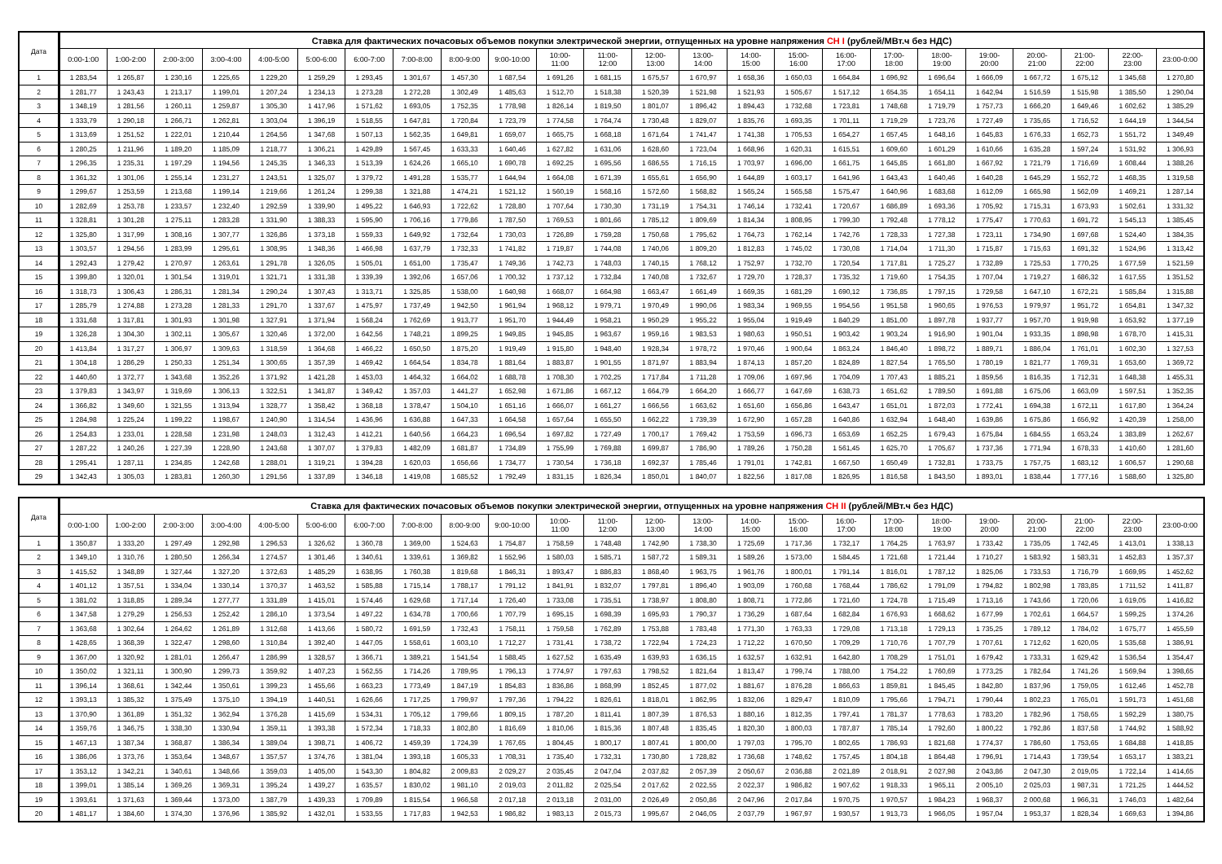| Дата | Ставка для фактических почасовых объемов покупки электрической энергии, отпущенных на уровне напряжения СН I (рублей/МВт.ч без НДС) | | | | | | | | | | | | | | | | | | | | | | | |
| --- | --- | --- | --- | --- | --- | --- | --- | --- | --- | --- | --- | --- | --- | --- | --- | --- | --- | --- | --- | --- | --- | --- | --- | --- |
| | 0:00-1:00 | 1:00-2:00 | 2:00-3:00 | 3:00-4:00 | 4:00-5:00 | 5:00-6:00 | 6:00-7:00 | 7:00-8:00 | 8:00-9:00 | 9:00-10:00 | 10:00- 11:00 | 11:00- 12:00 | 12:00- 13:00 | 13:00- 14:00 | 14:00- 15:00 | 15:00- 16:00 | 16:00- 17:00 | 17:00- 18:00 | 18:00- 19:00 | 19:00- 20:00 | 20:00- 21:00 | 21:00- 22:00 | 22:00- 23:00 | 23:00-0:00 |
| 1 | 1 283,54 | 1 265,87 | 1 230,16 | 1 225,65 | 1 229,20 | 1 259,29 | 1 293,45 | 1 301,67 | 1 457,30 | 1 687,54 | 1 691,26 | 1 681,15 | 1 675,57 | 1 670,97 | 1 658,36 | 1 650,03 | 1 664,84 | 1 696,92 | 1 696,64 | 1 666,09 | 1 667,72 | 1 675,12 | 1 345,68 | 1 270,80 |
| 2 | 1 281,77 | 1 243,43 | 1 213,17 | 1 199,01 | 1 207,24 | 1 234,13 | 1 273,28 | 1 272,28 | 1 302,49 | 1 485,63 | 1 512,70 | 1 518,38 | 1 520,39 | 1 521,98 | 1 521,93 | 1 505,67 | 1 517,12 | 1 654,35 | 1 654,11 | 1 642,94 | 1 516,59 | 1 515,98 | 1 385,50 | 1 290,04 |
| 3 | 1 348,19 | 1 281,56 | 1 260,11 | 1 259,87 | 1 305,30 | 1 417,96 | 1 571,62 | 1 693,05 | 1 752,35 | 1 778,98 | 1 826,14 | 1 819,50 | 1 801,07 | 1 896,42 | 1 894,43 | 1 732,68 | 1 723,81 | 1 748,68 | 1 719,79 | 1 757,73 | 1 666,20 | 1 649,46 | 1 602,62 | 1 385,29 |
| 4 | 1 333,79 | 1 290,18 | 1 266,71 | 1 262,81 | 1 303,04 | 1 396,19 | 1 518,55 | 1 647,81 | 1 720,84 | 1 723,79 | 1 774,58 | 1 764,74 | 1 730,48 | 1 829,07 | 1 835,76 | 1 693,35 | 1 701,11 | 1 719,29 | 1 723,76 | 1 727,49 | 1 735,65 | 1 716,52 | 1 644,19 | 1 344,54 |
| 5 | 1 313,69 | 1 251,52 | 1 222,01 | 1 210,44 | 1 264,56 | 1 347,68 | 1 507,13 | 1 562,35 | 1 649,81 | 1 659,07 | 1 665,75 | 1 668,18 | 1 671,64 | 1 741,47 | 1 741,38 | 1 705,53 | 1 654,27 | 1 657,45 | 1 648,16 | 1 645,83 | 1 676,33 | 1 652,73 | 1 551,72 | 1 349,49 |
| 6 | 1 280,25 | 1 211,96 | 1 189,20 | 1 185,09 | 1 218,77 | 1 306,21 | 1 429,89 | 1 567,45 | 1 633,33 | 1 640,46 | 1 627,82 | 1 631,06 | 1 628,60 | 1 723,04 | 1 668,96 | 1 620,31 | 1 615,51 | 1 609,60 | 1 601,29 | 1 610,66 | 1 635,28 | 1 597,24 | 1 531,92 | 1 306,93 |
| 7 | 1 296,35 | 1 235,31 | 1 197,29 | 1 194,56 | 1 245,35 | 1 346,33 | 1 513,39 | 1 624,26 | 1 665,10 | 1 690,78 | 1 692,25 | 1 695,56 | 1 686,55 | 1 716,15 | 1 703,97 | 1 696,00 | 1 661,75 | 1 645,85 | 1 661,80 | 1 667,92 | 1 721,79 | 1 716,69 | 1 608,44 | 1 388,26 |
| 8 | 1 361,32 | 1 301,06 | 1 255,14 | 1 231,27 | 1 243,51 | 1 325,07 | 1 379,72 | 1 491,28 | 1 535,77 | 1 644,94 | 1 664,08 | 1 671,39 | 1 655,61 | 1 656,90 | 1 644,89 | 1 603,17 | 1 641,96 | 1 643,43 | 1 640,46 | 1 640,28 | 1 645,29 | 1 552,72 | 1 468,35 | 1 319,58 |
| 9 | 1 299,67 | 1 253,59 | 1 213,68 | 1 199,14 | 1 219,66 | 1 261,24 | 1 299,38 | 1 321,88 | 1 474,21 | 1 521,12 | 1 560,19 | 1 568,16 | 1 572,60 | 1 568,82 | 1 565,24 | 1 565,58 | 1 575,47 | 1 640,96 | 1 683,68 | 1 612,09 | 1 665,98 | 1 562,09 | 1 469,21 | 1 287,14 |
| 10 | 1 282,69 | 1 253,78 | 1 233,57 | 1 232,40 | 1 292,59 | 1 339,90 | 1 495,22 | 1 646,93 | 1 722,62 | 1 728,80 | 1 707,64 | 1 730,30 | 1 731,19 | 1 754,31 | 1 746,14 | 1 732,41 | 1 720,67 | 1 686,89 | 1 693,36 | 1 705,92 | 1 715,31 | 1 673,93 | 1 502,61 | 1 331,32 |
| 11 | 1 328,81 | 1 301,28 | 1 275,11 | 1 283,28 | 1 331,90 | 1 388,33 | 1 595,90 | 1 706,16 | 1 779,86 | 1 787,50 | 1 769,53 | 1 801,66 | 1 785,12 | 1 809,69 | 1 814,34 | 1 808,95 | 1 799,30 | 1 792,48 | 1 778,12 | 1 775,47 | 1 770,63 | 1 691,72 | 1 545,13 | 1 385,45 |
| 12 | 1 325,80 | 1 317,99 | 1 308,16 | 1 307,77 | 1 326,86 | 1 373,18 | 1 559,33 | 1 649,92 | 1 732,64 | 1 730,03 | 1 726,89 | 1 759,28 | 1 750,68 | 1 795,62 | 1 764,73 | 1 762,14 | 1 742,76 | 1 728,33 | 1 727,38 | 1 723,11 | 1 734,90 | 1 697,68 | 1 524,40 | 1 384,35 |
| 13 | 1 303,57 | 1 294,56 | 1 283,99 | 1 295,61 | 1 308,95 | 1 348,36 | 1 466,98 | 1 637,79 | 1 732,33 | 1 741,82 | 1 719,87 | 1 744,08 | 1 740,06 | 1 809,20 | 1 812,83 | 1 745,02 | 1 730,08 | 1 714,04 | 1 711,30 | 1 715,87 | 1 715,63 | 1 691,32 | 1 524,96 | 1 313,42 |
| 14 | 1 292,43 | 1 279,42 | 1 270,97 | 1 263,61 | 1 291,78 | 1 326,05 | 1 505,01 | 1 651,00 | 1 735,47 | 1 749,36 | 1 742,73 | 1 748,03 | 1 740,15 | 1 768,12 | 1 752,97 | 1 732,70 | 1 720,54 | 1 717,81 | 1 725,27 | 1 732,89 | 1 725,53 | 1 770,25 | 1 677,59 | 1 521,59 |
| 15 | 1 399,80 | 1 320,01 | 1 301,54 | 1 319,01 | 1 321,71 | 1 331,38 | 1 339,39 | 1 392,06 | 1 657,06 | 1 700,32 | 1 737,12 | 1 732,84 | 1 740,08 | 1 732,67 | 1 729,70 | 1 728,37 | 1 735,32 | 1 719,60 | 1 754,35 | 1 707,04 | 1 719,27 | 1 686,32 | 1 617,55 | 1 351,52 |
| 16 | 1 318,73 | 1 306,43 | 1 286,31 | 1 281,34 | 1 290,24 | 1 307,43 | 1 313,71 | 1 325,85 | 1 538,00 | 1 640,98 | 1 668,07 | 1 664,98 | 1 663,47 | 1 661,49 | 1 669,35 | 1 681,29 | 1 690,12 | 1 736,85 | 1 797,15 | 1 729,58 | 1 647,10 | 1 672,21 | 1 585,84 | 1 315,88 |
| 17 | 1 285,79 | 1 274,88 | 1 273,28 | 1 281,33 | 1 291,70 | 1 337,67 | 1 475,97 | 1 737,49 | 1 942,50 | 1 961,94 | 1 968,12 | 1 979,71 | 1 970,49 | 1 990,06 | 1 983,34 | 1 969,55 | 1 954,56 | 1 951,58 | 1 960,65 | 1 976,53 | 1 979,97 | 1 951,72 | 1 654,81 | 1 347,32 |
| 18 | 1 331,68 | 1 317,81 | 1 301,93 | 1 301,98 | 1 327,91 | 1 371,94 | 1 568,24 | 1 762,69 | 1 913,77 | 1 951,70 | 1 944,49 | 1 958,21 | 1 950,29 | 1 955,22 | 1 955,04 | 1 919,49 | 1 840,29 | 1 851,00 | 1 897,78 | 1 937,77 | 1 957,70 | 1 919,98 | 1 653,92 | 1 377,19 |
| 19 | 1 326,28 | 1 304,30 | 1 302,11 | 1 305,67 | 1 320,46 | 1 372,00 | 1 642,56 | 1 748,21 | 1 899,25 | 1 949,85 | 1 945,85 | 1 963,67 | 1 959,16 | 1 983,53 | 1 980,63 | 1 950,51 | 1 903,42 | 1 903,24 | 1 916,90 | 1 901,04 | 1 933,35 | 1 898,98 | 1 678,70 | 1 415,31 |
| 20 | 1 413,84 | 1 317,27 | 1 306,97 | 1 309,63 | 1 318,59 | 1 364,68 | 1 466,22 | 1 650,50 | 1 875,20 | 1 919,49 | 1 915,80 | 1 948,40 | 1 928,34 | 1 978,72 | 1 970,46 | 1 900,64 | 1 863,24 | 1 846,40 | 1 898,72 | 1 889,71 | 1 886,04 | 1 761,01 | 1 602,30 | 1 327,53 |
| 21 | 1 304,18 | 1 286,29 | 1 250,33 | 1 251,34 | 1 300,65 | 1 357,39 | 1 469,42 | 1 664,54 | 1 834,78 | 1 881,64 | 1 883,87 | 1 901,55 | 1 871,97 | 1 883,94 | 1 874,13 | 1 857,20 | 1 824,89 | 1 827,54 | 1 765,50 | 1 780,19 | 1 821,77 | 1 769,31 | 1 653,60 | 1 369,72 |
| 22 | 1 440,60 | 1 372,77 | 1 343,68 | 1 352,26 | 1 371,92 | 1 421,28 | 1 453,03 | 1 464,32 | 1 664,02 | 1 688,78 | 1 708,30 | 1 702,25 | 1 717,84 | 1 711,28 | 1 709,06 | 1 697,96 | 1 704,09 | 1 707,43 | 1 885,21 | 1 859,56 | 1 816,35 | 1 712,31 | 1 648,38 | 1 455,31 |
| 23 | 1 379,83 | 1 343,97 | 1 319,69 | 1 306,13 | 1 322,51 | 1 341,87 | 1 349,42 | 1 357,03 | 1 441,27 | 1 652,98 | 1 671,86 | 1 667,12 | 1 664,79 | 1 664,20 | 1 666,77 | 1 647,69 | 1 638,73 | 1 651,62 | 1 789,50 | 1 691,88 | 1 675,06 | 1 663,09 | 1 597,51 | 1 352,35 |
| 24 | 1 366,82 | 1 349,60 | 1 321,55 | 1 313,94 | 1 328,77 | 1 358,42 | 1 368,18 | 1 378,47 | 1 504,10 | 1 651,16 | 1 666,07 | 1 661,27 | 1 666,56 | 1 663,62 | 1 651,60 | 1 656,86 | 1 643,47 | 1 651,01 | 1 872,03 | 1 772,41 | 1 694,38 | 1 672,11 | 1 617,80 | 1 364,24 |
| 25 | 1 284,98 | 1 225,24 | 1 199,22 | 1 198,67 | 1 240,90 | 1 314,54 | 1 436,96 | 1 636,88 | 1 647,33 | 1 664,58 | 1 657,64 | 1 655,50 | 1 662,22 | 1 739,39 | 1 672,90 | 1 657,28 | 1 640,86 | 1 632,94 | 1 648,40 | 1 639,86 | 1 675,86 | 1 656,92 | 1 420,39 | 1 258,00 |
| 26 | 1 254,83 | 1 233,01 | 1 228,58 | 1 231,98 | 1 248,03 | 1 312,43 | 1 412,21 | 1 640,56 | 1 664,23 | 1 696,54 | 1 697,82 | 1 727,49 | 1 700,17 | 1 769,42 | 1 753,59 | 1 696,73 | 1 653,69 | 1 652,25 | 1 679,43 | 1 675,84 | 1 684,55 | 1 653,24 | 1 383,89 | 1 262,67 |
| 27 | 1 287,22 | 1 240,26 | 1 227,39 | 1 228,90 | 1 243,68 | 1 307,07 | 1 379,83 | 1 482,09 | 1 681,87 | 1 734,89 | 1 755,99 | 1 769,88 | 1 699,87 | 1 786,90 | 1 789,26 | 1 750,28 | 1 561,45 | 1 625,70 | 1 705,67 | 1 737,36 | 1 771,94 | 1 678,33 | 1 410,60 | 1 281,60 |
| 28 | 1 295,41 | 1 287,11 | 1 234,85 | 1 242,68 | 1 288,01 | 1 319,21 | 1 394,28 | 1 620,03 | 1 656,66 | 1 734,77 | 1 730,54 | 1 736,18 | 1 692,37 | 1 785,46 | 1 791,01 | 1 742,81 | 1 667,50 | 1 650,49 | 1 732,81 | 1 733,75 | 1 757,75 | 1 683,12 | 1 606,57 | 1 290,68 |
| 29 | 1 342,43 | 1 305,03 | 1 283,81 | 1 260,30 | 1 291,56 | 1 337,89 | 1 346,18 | 1 419,08 | 1 685,52 | 1 792,49 | 1 831,15 | 1 826,34 | 1 850,01 | 1 840,07 | 1 822,56 | 1 817,08 | 1 826,95 | 1 816,58 | 1 843,50 | 1 893,01 | 1 838,44 | 1 777,16 | 1 588,60 | 1 325,80 |
| Дата | Ставка для фактических почасовых объемов покупки электрической энергии, отпущенных на уровне напряжения СН II (рублей/МВт.ч без НДС) | | | | | | | | | | | | | | | | | | | | | | | |
| --- | --- | --- | --- | --- | --- | --- | --- | --- | --- | --- | --- | --- | --- | --- | --- | --- | --- | --- | --- | --- | --- | --- | --- | --- |
| | 0:00-1:00 | 1:00-2:00 | 2:00-3:00 | 3:00-4:00 | 4:00-5:00 | 5:00-6:00 | 6:00-7:00 | 7:00-8:00 | 8:00-9:00 | 9:00-10:00 | 10:00- 11:00 | 11:00- 12:00 | 12:00- 13:00 | 13:00- 14:00 | 14:00- 15:00 | 15:00- 16:00 | 16:00- 17:00 | 17:00- 18:00 | 18:00- 19:00 | 19:00- 20:00 | 20:00- 21:00 | 21:00- 22:00 | 22:00- 23:00 | 23:00-0:00 |
| 1 | 1 350,87 | 1 333,20 | 1 297,49 | 1 292,98 | 1 296,53 | 1 326,62 | 1 360,78 | 1 369,00 | 1 524,63 | 1 754,87 | 1 758,59 | 1 748,48 | 1 742,90 | 1 738,30 | 1 725,69 | 1 717,36 | 1 732,17 | 1 764,25 | 1 763,97 | 1 733,42 | 1 735,05 | 1 742,45 | 1 413,01 | 1 338,13 |
| 2 | 1 349,10 | 1 310,76 | 1 280,50 | 1 266,34 | 1 274,57 | 1 301,46 | 1 340,61 | 1 339,61 | 1 369,82 | 1 552,96 | 1 580,03 | 1 585,71 | 1 587,72 | 1 589,31 | 1 589,26 | 1 573,00 | 1 584,45 | 1 721,68 | 1 721,44 | 1 710,27 | 1 583,92 | 1 583,31 | 1 452,83 | 1 357,37 |
| 3 | 1 415,52 | 1 348,89 | 1 327,44 | 1 327,20 | 1 372,63 | 1 485,29 | 1 638,95 | 1 760,38 | 1 819,68 | 1 846,31 | 1 893,47 | 1 886,83 | 1 868,40 | 1 963,75 | 1 961,76 | 1 800,01 | 1 791,14 | 1 816,01 | 1 787,12 | 1 825,06 | 1 733,53 | 1 716,79 | 1 669,95 | 1 452,62 |
| 4 | 1 401,12 | 1 357,51 | 1 334,04 | 1 330,14 | 1 370,37 | 1 463,52 | 1 585,88 | 1 715,14 | 1 788,17 | 1 791,12 | 1 841,91 | 1 832,07 | 1 797,81 | 1 896,40 | 1 903,09 | 1 760,68 | 1 768,44 | 1 786,62 | 1 791,09 | 1 794,82 | 1 802,98 | 1 783,85 | 1 711,52 | 1 411,87 |
| 5 | 1 381,02 | 1 318,85 | 1 289,34 | 1 277,77 | 1 331,89 | 1 415,01 | 1 574,46 | 1 629,68 | 1 717,14 | 1 726,40 | 1 733,08 | 1 735,51 | 1 738,97 | 1 808,80 | 1 808,71 | 1 772,86 | 1 721,60 | 1 724,78 | 1 715,49 | 1 713,16 | 1 743,66 | 1 720,06 | 1 619,05 | 1 416,82 |
| 6 | 1 347,58 | 1 279,29 | 1 256,53 | 1 252,42 | 1 286,10 | 1 373,54 | 1 497,22 | 1 634,78 | 1 700,66 | 1 707,79 | 1 695,15 | 1 698,39 | 1 695,93 | 1 790,37 | 1 736,29 | 1 687,64 | 1 682,84 | 1 676,93 | 1 668,62 | 1 677,99 | 1 702,61 | 1 664,57 | 1 599,25 | 1 374,26 |
| 7 | 1 363,68 | 1 302,64 | 1 264,62 | 1 261,89 | 1 312,68 | 1 413,66 | 1 580,72 | 1 691,59 | 1 732,43 | 1 758,11 | 1 759,58 | 1 762,89 | 1 753,88 | 1 783,48 | 1 771,30 | 1 763,33 | 1 729,08 | 1 713,18 | 1 729,13 | 1 735,25 | 1 789,12 | 1 784,02 | 1 675,77 | 1 455,59 |
| 8 | 1 428,65 | 1 368,39 | 1 322,47 | 1 298,60 | 1 310,84 | 1 392,40 | 1 447,05 | 1 558,61 | 1 603,10 | 1 712,27 | 1 731,41 | 1 738,72 | 1 722,94 | 1 724,23 | 1 712,22 | 1 670,50 | 1 709,29 | 1 710,76 | 1 707,79 | 1 707,61 | 1 712,62 | 1 620,05 | 1 535,68 | 1 386,91 |
| 9 | 1 367,00 | 1 320,92 | 1 281,01 | 1 266,47 | 1 286,99 | 1 328,57 | 1 366,71 | 1 389,21 | 1 541,54 | 1 588,45 | 1 627,52 | 1 635,49 | 1 639,93 | 1 636,15 | 1 632,57 | 1 632,91 | 1 642,80 | 1 708,29 | 1 751,01 | 1 679,42 | 1 733,31 | 1 629,42 | 1 536,54 | 1 354,47 |
| 10 | 1 350,02 | 1 321,11 | 1 300,90 | 1 299,73 | 1 359,92 | 1 407,23 | 1 562,55 | 1 714,26 | 1 789,95 | 1 796,13 | 1 774,97 | 1 797,63 | 1 798,52 | 1 821,64 | 1 813,47 | 1 799,74 | 1 788,00 | 1 754,22 | 1 760,69 | 1 773,25 | 1 782,64 | 1 741,26 | 1 569,94 | 1 398,65 |
| 11 | 1 396,14 | 1 368,61 | 1 342,44 | 1 350,61 | 1 399,23 | 1 455,66 | 1 663,23 | 1 773,49 | 1 847,19 | 1 854,83 | 1 836,86 | 1 868,99 | 1 852,45 | 1 877,02 | 1 881,67 | 1 876,28 | 1 866,63 | 1 859,81 | 1 845,45 | 1 842,80 | 1 837,96 | 1 759,05 | 1 612,46 | 1 452,78 |
| 12 | 1 393,13 | 1 385,32 | 1 375,49 | 1 375,10 | 1 394,19 | 1 440,51 | 1 626,66 | 1 717,25 | 1 799,97 | 1 797,36 | 1 794,22 | 1 826,61 | 1 818,01 | 1 862,95 | 1 832,06 | 1 829,47 | 1 810,09 | 1 795,66 | 1 794,71 | 1 790,44 | 1 802,23 | 1 765,01 | 1 591,73 | 1 451,68 |
| 13 | 1 370,90 | 1 361,89 | 1 351,32 | 1 362,94 | 1 376,28 | 1 415,69 | 1 534,31 | 1 705,12 | 1 799,66 | 1 809,15 | 1 787,20 | 1 811,41 | 1 807,39 | 1 876,53 | 1 880,16 | 1 812,35 | 1 797,41 | 1 781,37 | 1 778,63 | 1 783,20 | 1 782,96 | 1 758,65 | 1 592,29 | 1 380,75 |
| 14 | 1 359,76 | 1 346,75 | 1 338,30 | 1 330,94 | 1 359,11 | 1 393,38 | 1 572,34 | 1 718,33 | 1 802,80 | 1 816,69 | 1 810,06 | 1 815,36 | 1 807,48 | 1 835,45 | 1 820,30 | 1 800,03 | 1 787,87 | 1 785,14 | 1 792,60 | 1 800,22 | 1 792,86 | 1 837,58 | 1 744,92 | 1 588,92 |
| 15 | 1 467,13 | 1 387,34 | 1 368,87 | 1 386,34 | 1 389,04 | 1 398,71 | 1 406,72 | 1 459,39 | 1 724,39 | 1 767,65 | 1 804,45 | 1 800,17 | 1 807,41 | 1 800,00 | 1 797,03 | 1 795,70 | 1 802,65 | 1 786,93 | 1 821,68 | 1 774,37 | 1 786,60 | 1 753,65 | 1 684,88 | 1 418,85 |
| 16 | 1 386,06 | 1 373,76 | 1 353,64 | 1 348,67 | 1 357,57 | 1 374,76 | 1 381,04 | 1 393,18 | 1 605,33 | 1 708,31 | 1 735,40 | 1 732,31 | 1 730,80 | 1 728,82 | 1 736,68 | 1 748,62 | 1 757,45 | 1 804,18 | 1 864,48 | 1 796,91 | 1 714,43 | 1 739,54 | 1 653,17 | 1 383,21 |
| 17 | 1 353,12 | 1 342,21 | 1 340,61 | 1 348,66 | 1 359,03 | 1 405,00 | 1 543,30 | 1 804,82 | 2 009,83 | 2 029,27 | 2 035,45 | 2 047,04 | 2 037,82 | 2 057,39 | 2 050,67 | 2 036,88 | 2 021,89 | 2 018,91 | 2 027,98 | 2 043,86 | 2 047,30 | 2 019,05 | 1 722,14 | 1 414,65 |
| 18 | 1 399,01 | 1 385,14 | 1 369,26 | 1 369,31 | 1 395,24 | 1 439,27 | 1 635,57 | 1 830,02 | 1 981,10 | 2 019,03 | 2 011,82 | 2 025,54 | 2 017,62 | 2 022,55 | 2 022,37 | 1 986,82 | 1 907,62 | 1 918,33 | 1 965,11 | 2 005,10 | 2 025,03 | 1 987,31 | 1 721,25 | 1 444,52 |
| 19 | 1 393,61 | 1 371,63 | 1 369,44 | 1 373,00 | 1 387,79 | 1 439,33 | 1 709,89 | 1 815,54 | 1 966,58 | 2 017,18 | 2 013,18 | 2 031,00 | 2 026,49 | 2 050,86 | 2 047,96 | 2 017,84 | 1 970,75 | 1 970,57 | 1 984,23 | 1 968,37 | 2 000,68 | 1 966,31 | 1 746,03 | 1 482,64 |
| 20 | 1 481,17 | 1 384,60 | 1 374,30 | 1 376,96 | 1 385,92 | 1 432,01 | 1 533,55 | 1 717,83 | 1 942,53 | 1 986,82 | 1 983,13 | 2 015,73 | 1 995,67 | 2 046,05 | 2 037,79 | 1 967,97 | 1 930,57 | 1 913,73 | 1 966,05 | 1 957,04 | 1 953,37 | 1 828,34 | 1 669,63 | 1 394,86 |